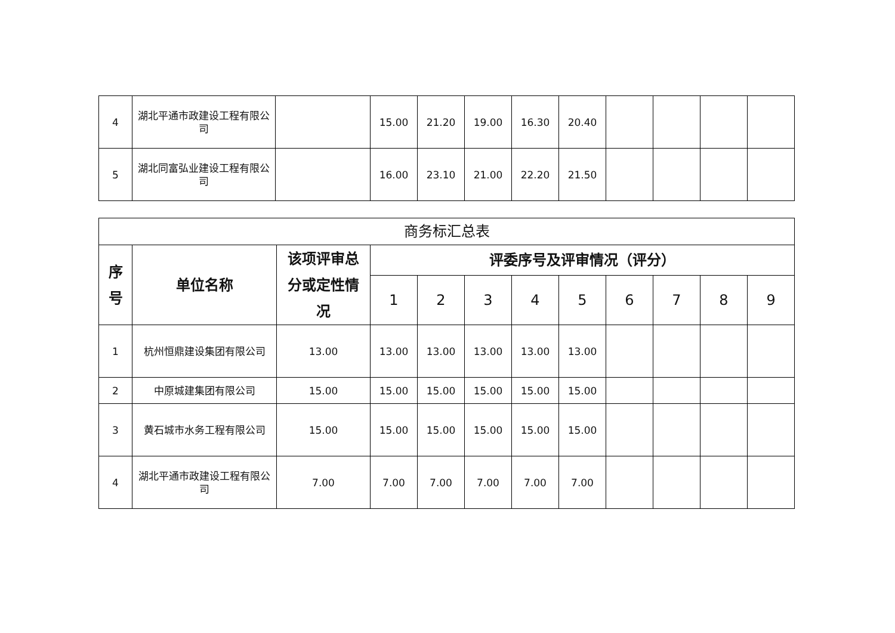| 4 | 湖北平通市政建设工程有限公司 | | 15.00 | 21.20 | 19.00 | 16.30 | 20.40 | | | | |
| 5 | 湖北同富弘业建设工程有限公司 | | 16.00 | 23.10 | 21.00 | 22.20 | 21.50 | | | | |
| 商务标汇总表 | | | | | | | | | | | |
| 序号 | 单位名称 | 该项评审总分或定性情况 | 评委序号及评审情况（评分） | | | | | | | | |
| | | | 1 | 2 | 3 | 4 | 5 | 6 | 7 | 8 | 9 |
| 1 | 杭州恒鼎建设集团有限公司 | 13.00 | 13.00 | 13.00 | 13.00 | 13.00 | 13.00 | | | | |
| 2 | 中原城建集团有限公司 | 15.00 | 15.00 | 15.00 | 15.00 | 15.00 | 15.00 | | | | |
| 3 | 黄石城市水务工程有限公司 | 15.00 | 15.00 | 15.00 | 15.00 | 15.00 | 15.00 | | | | |
| 4 | 湖北平通市政建设工程有限公司 | 7.00 | 7.00 | 7.00 | 7.00 | 7.00 | 7.00 | | | | |